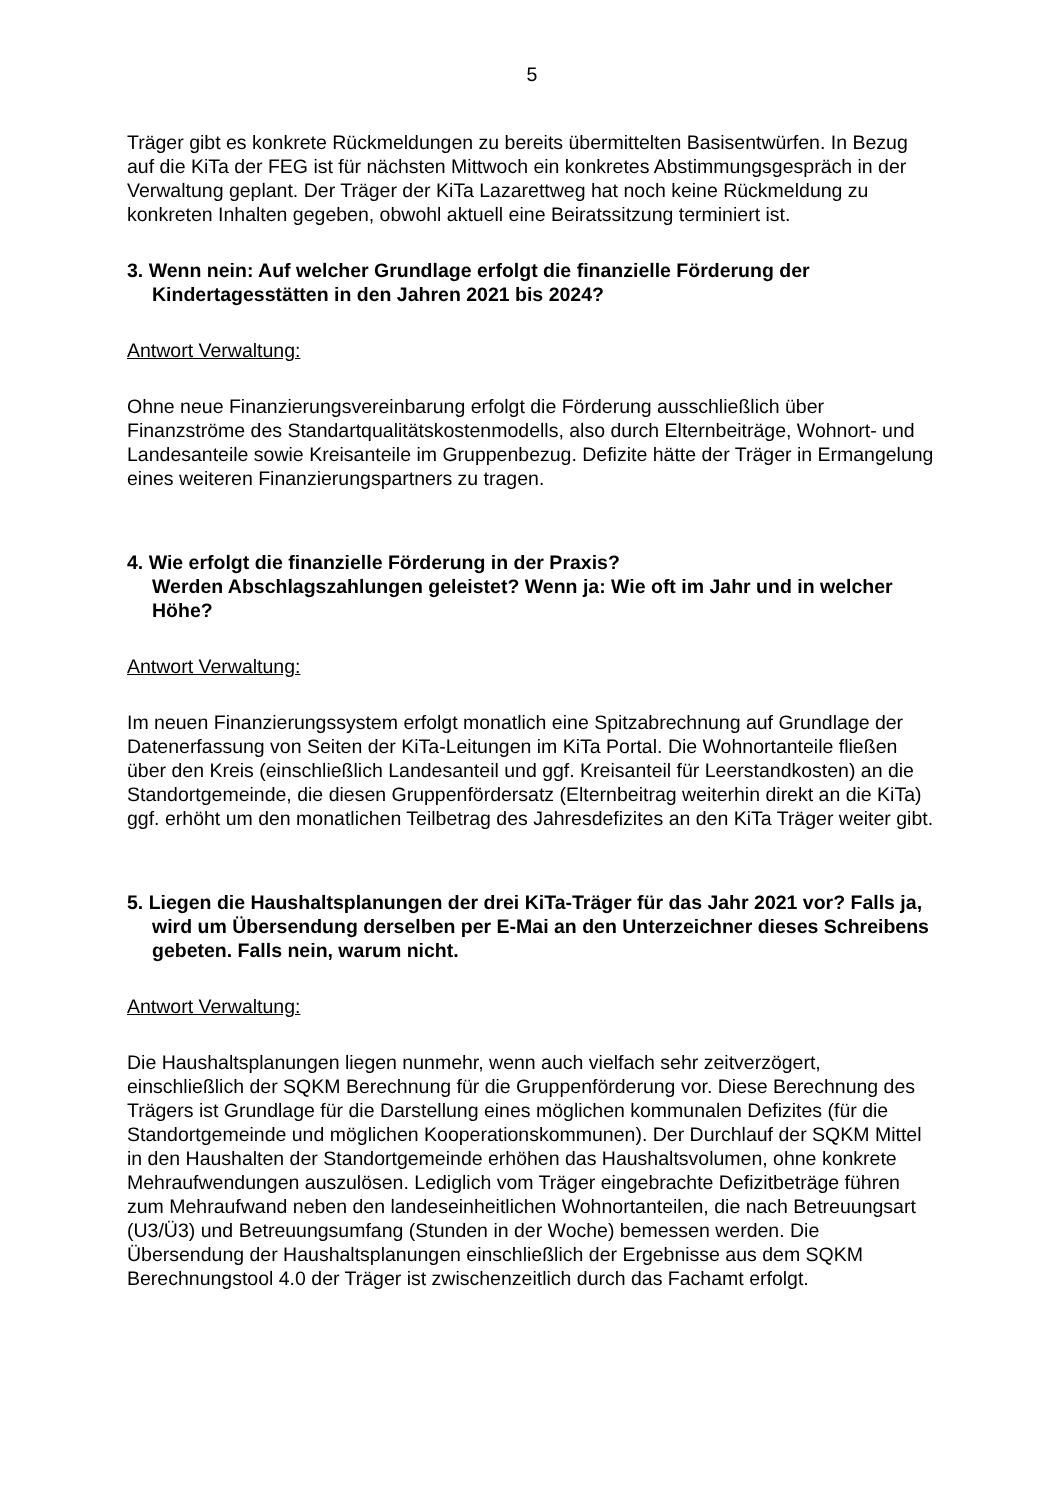5
Träger gibt es konkrete Rückmeldungen zu bereits übermittelten Basisentwürfen. In Bezug auf die KiTa der FEG ist für nächsten Mittwoch ein konkretes Abstimmungsgespräch in der Verwaltung geplant. Der Träger der KiTa Lazarettweg hat noch keine Rückmeldung zu konkreten Inhalten gegeben, obwohl aktuell eine Beiratssitzung terminiert ist.
3. Wenn nein: Auf welcher Grundlage erfolgt die finanzielle Förderung der Kindertagesstätten in den Jahren 2021 bis 2024?
Antwort Verwaltung:
Ohne neue Finanzierungsvereinbarung erfolgt die Förderung ausschließlich über Finanzströme des Standartqualitätskostenmodells, also durch Elternbeiträge, Wohnort- und Landesanteile sowie Kreisanteile im Gruppenbezug. Defizite hätte der Träger in Ermangelung eines weiteren Finanzierungspartners zu tragen.
4. Wie erfolgt die finanzielle Förderung in der Praxis?
Werden Abschlagszahlungen geleistet? Wenn ja: Wie oft im Jahr und in welcher Höhe?
Antwort Verwaltung:
Im neuen Finanzierungssystem erfolgt monatlich eine Spitzabrechnung auf Grundlage der Datenerfassung von Seiten der KiTa-Leitungen im KiTa Portal. Die Wohnortanteile fließen über den Kreis (einschließlich Landesanteil und ggf. Kreisanteil für Leerstandkosten) an die Standortgemeinde, die diesen Gruppenfördersatz (Elternbeitrag weiterhin direkt an die KiTa) ggf. erhöht um den monatlichen Teilbetrag des Jahresdefizites an den KiTa Träger weiter gibt.
5. Liegen die Haushaltsplanungen der drei KiTa-Träger für das Jahr 2021 vor? Falls ja, wird um Übersendung derselben per E-Mai an den Unterzeichner dieses Schreibens gebeten. Falls nein, warum nicht.
Antwort Verwaltung:
Die Haushaltsplanungen liegen nunmehr, wenn auch vielfach sehr zeitverzögert, einschließlich der SQKM Berechnung für die Gruppenförderung vor. Diese Berechnung des Trägers ist Grundlage für die Darstellung eines möglichen kommunalen Defizites (für die Standortgemeinde und möglichen Kooperationskommunen). Der Durchlauf der SQKM Mittel in den Haushalten der Standortgemeinde erhöhen das Haushaltsvolumen, ohne konkrete Mehraufwendungen auszulösen. Lediglich vom Träger eingebrachte Defizitbeträge führen zum Mehraufwand neben den landeseinheitlichen Wohnortanteilen, die nach Betreuungsart (U3/Ü3) und Betreuungsumfang (Stunden in der Woche) bemessen werden. Die Übersendung der Haushaltsplanungen einschließlich der Ergebnisse aus dem SQKM Berechnungstool 4.0 der Träger ist zwischenzeitlich durch das Fachamt erfolgt.